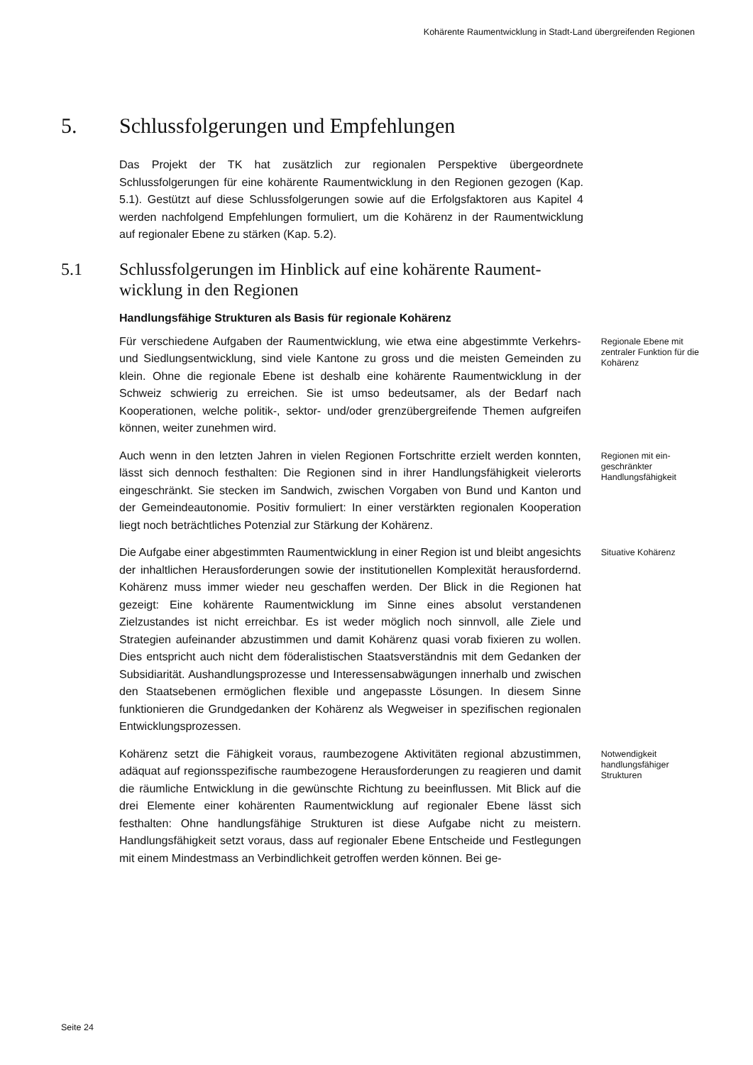Kohärente Raumentwicklung in Stadt-Land übergreifenden Regionen
5. Schlussfolgerungen und Empfehlungen
Das Projekt der TK hat zusätzlich zur regionalen Perspektive übergeordnete Schlussfolgerungen für eine kohärente Raumentwicklung in den Regionen gezogen (Kap. 5.1). Gestützt auf diese Schlussfolgerungen sowie auf die Erfolgsfaktoren aus Kapitel 4 werden nachfolgend Empfehlungen formuliert, um die Kohärenz in der Raumentwicklung auf regionaler Ebene zu stärken (Kap. 5.2).
5.1 Schlussfolgerungen im Hinblick auf eine kohärente Raument-
wicklung in den Regionen
Handlungsfähige Strukturen als Basis für regionale Kohärenz
Für verschiedene Aufgaben der Raumentwicklung, wie etwa eine abge­stimmte Verkehrs- und Siedlungsentwicklung, sind viele Kantone zu gross und die meisten Gemeinden zu klein. Ohne die regionale Ebene ist deshalb eine kohärente Raumentwicklung in der Schweiz schwierig zu erreichen. Sie ist umso bedeutsamer, als der Bedarf nach Kooperationen, welche politik-, sektor- und/oder grenzübergreifende Themen aufgreifen können, weiter zu­nehmen wird.
Regionale Ebene mit zentraler Funk­tion für die Kohä­renz
Auch wenn in den letzten Jahren in vielen Regionen Fortschritte erzielt wer­den konnten, lässt sich dennoch festhalten: Die Regionen sind in ihrer Hand­lungsfähigkeit vielerorts eingeschränkt. Sie stecken im Sandwich, zwischen Vorgaben von Bund und Kanton und der Gemeindeautonomie. Positiv for­muliert: In einer verstärkten regionalen Kooperation liegt noch beträchtliches Potenzial zur Stärkung der Kohärenz.
Regionen mit ein­geschränkter Handlungsfähigkeit
Die Aufgabe einer abgestimmten Raumentwicklung in einer Region ist und bleibt angesichts der inhaltlichen Herausforderungen sowie der institutionel­len Komplexität herausfordernd. Kohärenz muss immer wieder neu geschaf­fen werden. Der Blick in die Regionen hat gezeigt: Eine kohärente Raument­wicklung im Sinne eines absolut verstandenen Zielzustandes ist nicht er­reichbar. Es ist weder möglich noch sinnvoll, alle Ziele und Strategien aufei­nander abzustimmen und damit Kohärenz quasi vorab fixieren zu wollen. Dies entspricht auch nicht dem föderalistischen Staatsverständnis mit dem Gedanken der Subsidiarität. Aushandlungsprozesse und Interessensabwä­gungen innerhalb und zwischen den Staatsebenen ermöglichen flexible und angepasste Lösungen. In diesem Sinne funktionieren die Grundgedanken der Kohärenz als Wegweiser in spezifischen regionalen Entwicklungspro­zessen.
Situative Kohärenz
Kohärenz setzt die Fähigkeit voraus, raumbezogene Aktivitäten regional ab­zustimmen, adäquat auf regionsspezifische raumbezogene Herausforderun­gen zu reagieren und damit die räumliche Entwicklung in die gewünschte Richtung zu beeinflussen. Mit Blick auf die drei Elemente einer kohärenten Raumentwicklung auf regionaler Ebene lässt sich festhalten: Ohne hand­lungsfähige Strukturen ist diese Aufgabe nicht zu meistern. Handlungsfähig­keit setzt voraus, dass auf regionaler Ebene Entscheide und Festlegungen mit einem Mindestmass an Verbindlichkeit getroffen werden können. Bei ge-
Notwendigkeit handlungsfähiger Strukturen
Seite 24